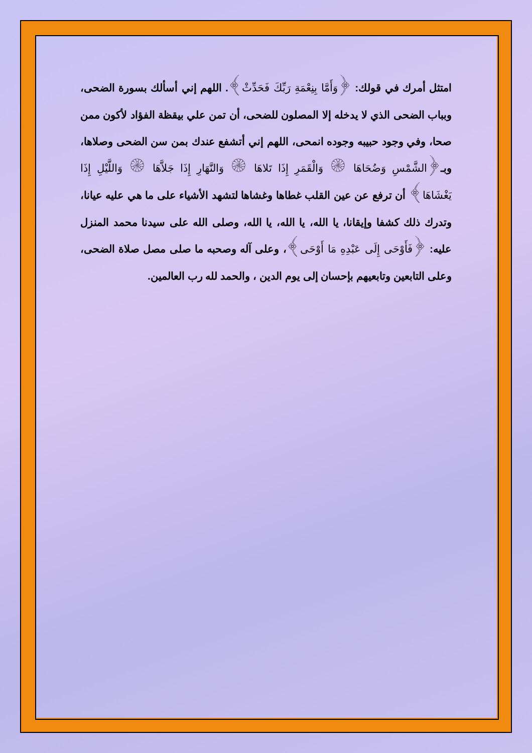امتثل أمرك في قولك: ﴿وَأَمَّا بِنِعْمَةِ رَبِّكَ فَحَدِّثْ﴾. اللهم إني أسألك بسورة الضحى، وبباب الضحى الذي لا يدخله إلا المصلون للضحى، أن تمن علي بيقظة الفؤاد لأكون ممن صحا، وفي وجود حبيبه وجوده انمحى، اللهم إني أتشفع عندك بمن سن الضحى وصلاها، وبـ﴿الشَّمْسِ وَضُحَاهَا ۞ وَالْقَمَرِ إِذَا تَلاهَا ۞ وَالنَّهَارِ إِذَا جَلاَّهَا ۞ وَاللَّيْلِ إِذَا يَغْشَاهَا﴾ أن ترفع عن عين القلب غطاها وغشاها لتشهد الأشياء على ما هي عليه عيانا، وتدرك ذلك كشفا وإيقانا، يا الله، يا الله، يا الله، وصلى الله على سيدنا محمد المنزل عليه: ﴿فَأَوْحَى إِلَى عَبْدِهِ مَا أَوْحَى﴾، وعلى آله وصحبه ما صلى مصل صلاة الضحى، وعلى التابعين وتابعيهم بإحسان إلى يوم الدين ، والحمد لله رب العالمين.